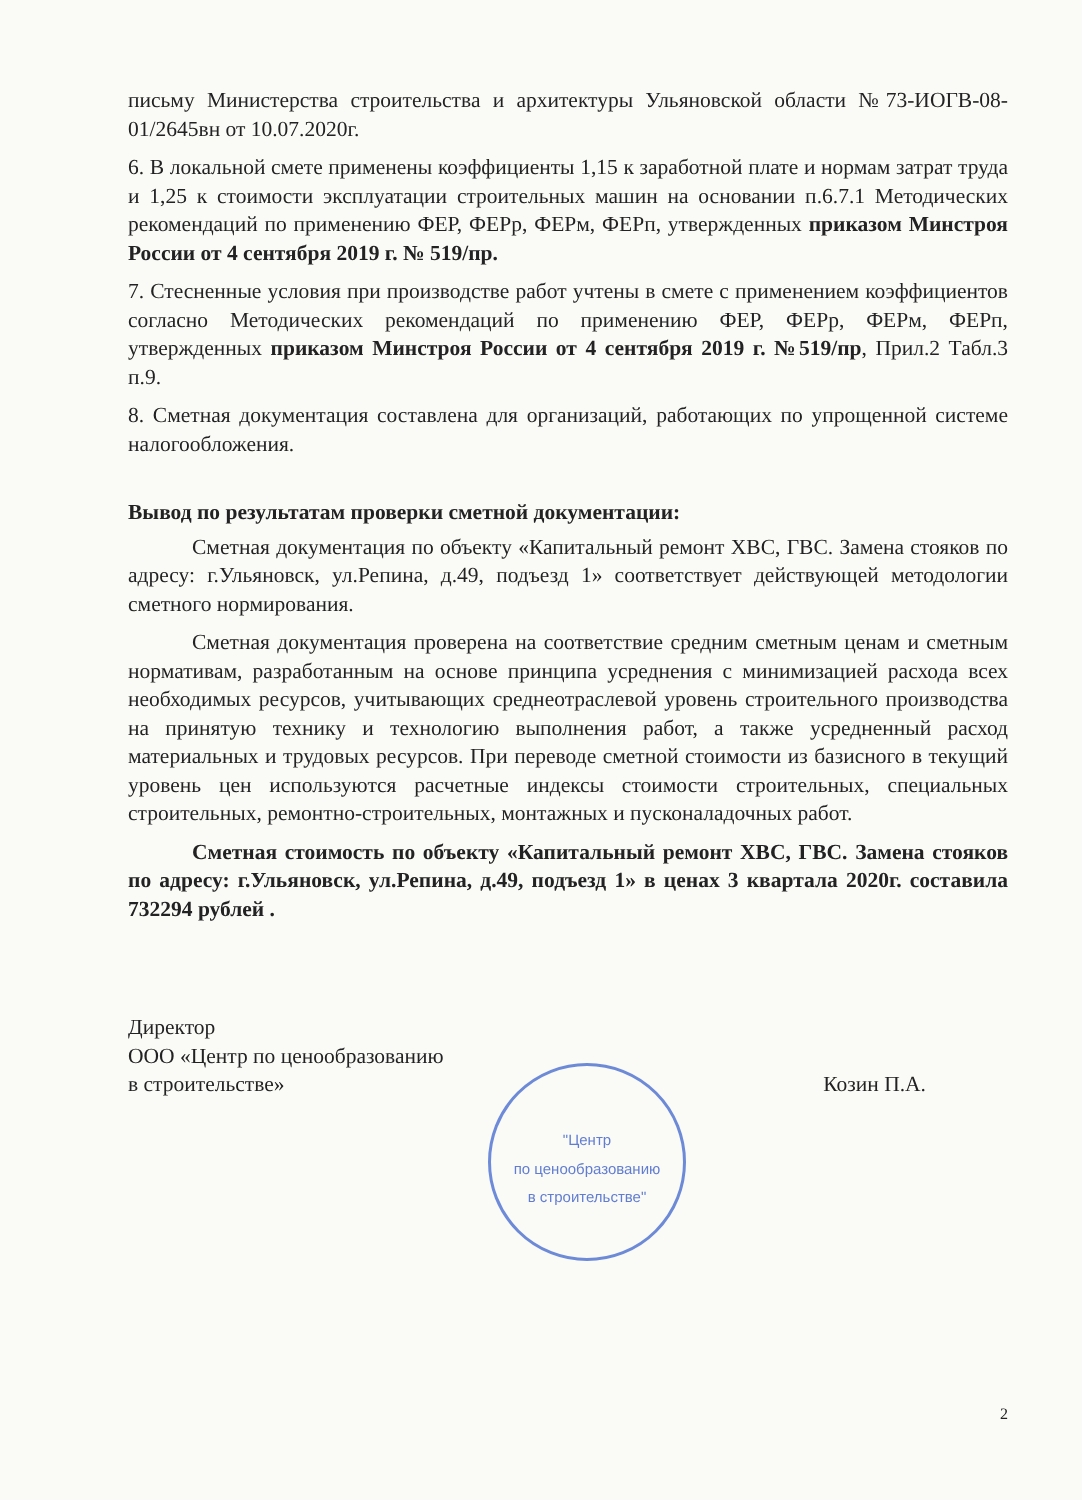письму Министерства строительства и архитектуры Ульяновской области №73-ИОГВ-08-01/2645вн от 10.07.2020г.
6. В локальной смете применены коэффициенты 1,15 к заработной плате и нормам затрат труда и 1,25 к стоимости эксплуатации строительных машин на основании п.6.7.1 Методических рекомендаций по применению ФЕР, ФЕРр, ФЕРм, ФЕРп, утвержденных приказом Минстроя России от 4 сентября 2019 г. № 519/пр.
7. Стесненные условия при производстве работ учтены в смете с применением коэффициентов согласно Методических рекомендаций по применению ФЕР, ФЕРр, ФЕРм, ФЕРп, утвержденных приказом Минстроя России от 4 сентября 2019 г. №519/пр, Прил.2 Табл.3 п.9.
8. Сметная документация составлена для организаций, работающих по упрощенной системе налогообложения.
Вывод по результатам проверки сметной документации:
Сметная документация по объекту «Капитальный ремонт ХВС, ГВС. Замена стояков по адресу: г.Ульяновск, ул.Репина, д.49, подъезд 1» соответствует действующей методологии сметного нормирования.
Сметная документация проверена на соответствие средним сметным ценам и сметным нормативам, разработанным на основе принципа усреднения с минимизацией расхода всех необходимых ресурсов, учитывающих среднеотраслевой уровень строительного производства на принятую технику и технологию выполнения работ, а также усредненный расход материальных и трудовых ресурсов. При переводе сметной стоимости из базисного в текущий уровень цен используются расчетные индексы стоимости строительных, специальных строительных, ремонтно-строительных, монтажных и пусконаладочных работ.
Сметная стоимость по объекту «Капитальный ремонт ХВС, ГВС. Замена стояков по адресу: г.Ульяновск, ул.Репина, д.49, подъезд 1» в ценах 3 квартала 2020г. составила 732294 рублей .
Директор
ООО «Центр по ценообразованию
в строительстве»
Козин П.А.
"Центр
по ценообразованию
в строительстве"
2